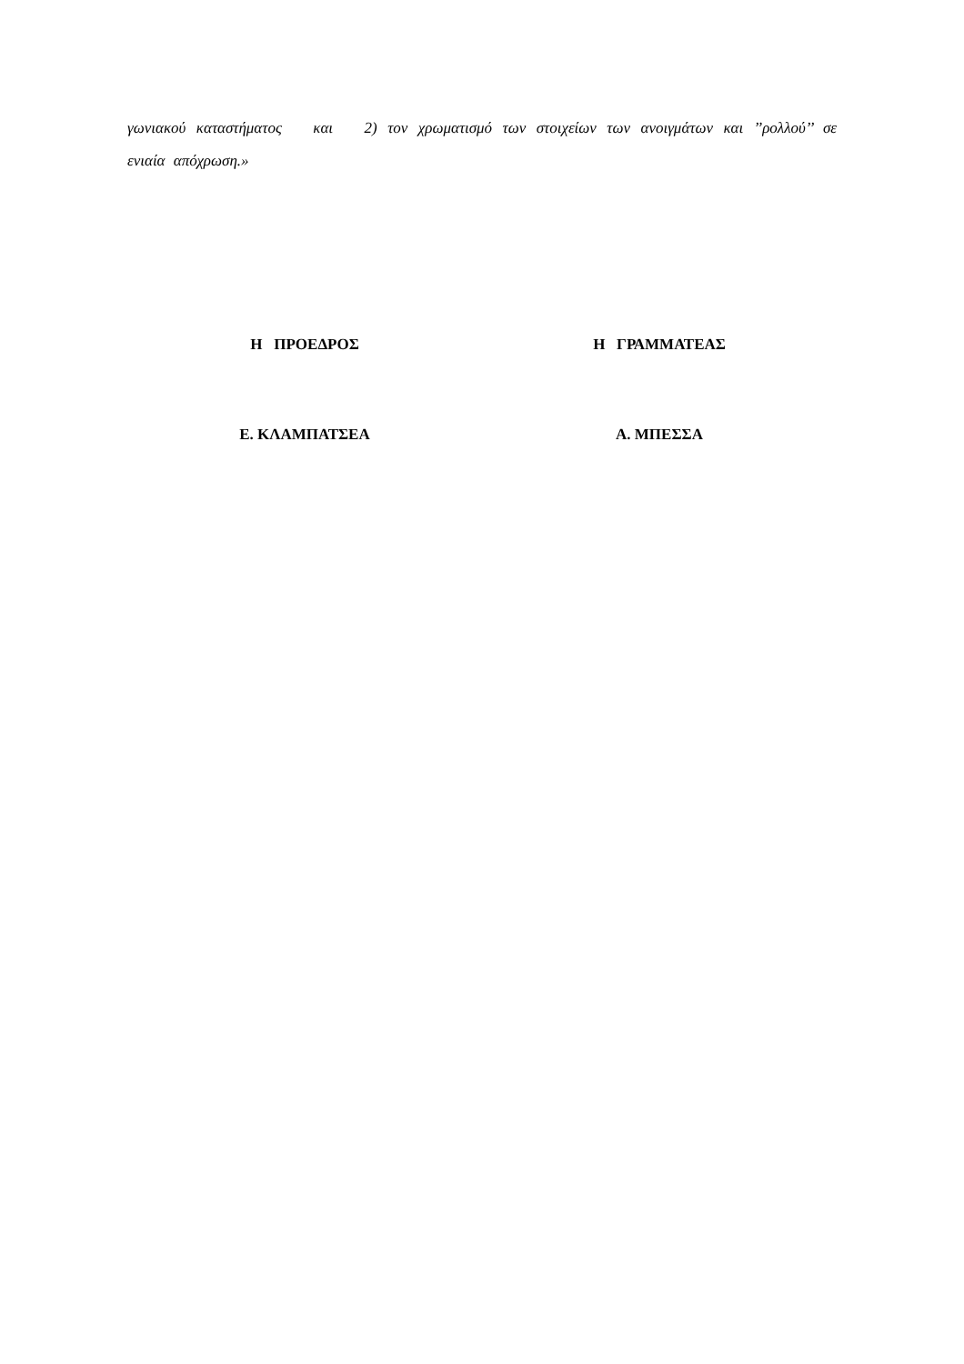γωνιακού καταστήματος και 2) τον χρωματισμό των στοιχείων των ανοιγμάτων και ’’ρολλού’’ σε ενιαία απόχρωση.»
Η ΠΡΟΕΔΡΟΣ
Ε. ΚΛΑΜΠΑΤΣΕΑ
Η ΓΡΑΜΜΑΤΕΑΣ
Α. ΜΠΕΣΣΑ